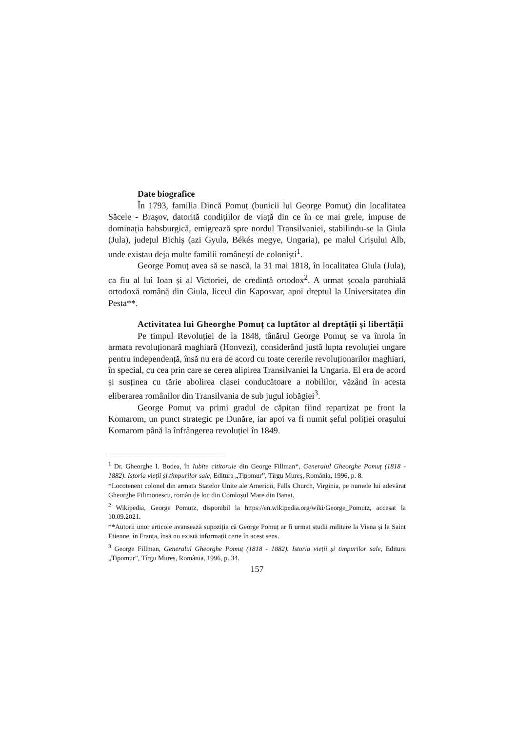Date biografice
În 1793, familia Dincă Pomuț (bunicii lui George Pomuț) din localitatea Săcele - Brașov, datorită condițiilor de viață din ce în ce mai grele, impuse de dominația habsburgică, emigrează spre nordul Transilvaniei, stabilindu-se la Giula (Jula), județul Bichiș (azi Gyula, Békés megye, Ungaria), pe malul Crișului Alb, unde existau deja multe familii românești de coloniști<sup>1</sup>.
George Pomuț avea să se nască, la 31 mai 1818, în localitatea Giula (Jula), ca fiu al lui Ioan și al Victoriei, de credință ortodox<sup>2</sup>. A urmat școala parohială ortodoxă română din Giula, liceul din Kaposvar, apoi dreptul la Universitatea din Pesta**.
Activitatea lui Gheorghe Pomuț ca luptător al dreptății și libertății
Pe timpul Revoluției de la 1848, tânărul George Pomuț se va înrola în armata revoluționară maghiară (Honvezi), considerând justă lupta revoluției ungare pentru independență, însă nu era de acord cu toate cererile revoluționarilor maghiari, în special, cu cea prin care se cerea alipirea Transilvaniei la Ungaria. El era de acord și susținea cu tărie abolirea clasei conducătoare a nobililor, văzând în acesta eliberarea românilor din Transilvania de sub jugul iobăgiei<sup>3</sup>.
George Pomuț va primi gradul de căpitan fiind repartizat pe front la Komarom, un punct strategic pe Dunăre, iar apoi va fi numit șeful poliției orașului Komarom până la înfrângerea revoluției în 1849.
<sup>1</sup> Dr. Gheorghe I. Bodea, în Iubite cititorule din George Fillman*, Generalul Gheorghe Pomuț (1818 - 1882). Istoria vieții și timpurilor sale, Editura „Tipomur”, Tîrgu Mureș, România, 1996, p. 8.
*Locotenent colonel din armata Statelor Unite ale Americii, Falls Church, Virginia, pe numele lui adevărat Gheorghe Filimonescu, român de loc din Comloșul Mare din Banat.
<sup>2</sup> Wikipedia, George Pomutz, disponibil la https://en.wikipedia.org/wiki/George_Pomutz, accesat la 10.09.2021.
**Autorii unor articole avansează supoziția că George Pomuț ar fi urmat studii militare la Viena și la Saint Etienne, în Franța, însă nu există informații certe în acest sens.
<sup>3</sup> George Fillman, Generalul Gheorghe Pomuț (1818 - 1882). Istoria vieții și timpurilor sale, Editura „Tipomur”, Tîrgu Mureș, România, 1996, p. 34.
157